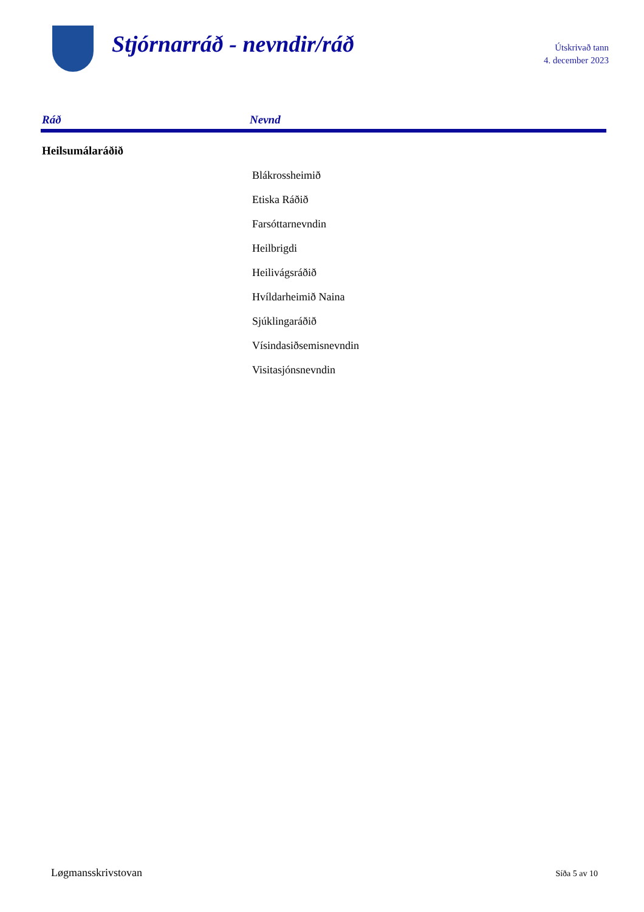Stjórnarráð - nevndir/ráð
Útskrivað tann
4. december 2023
| Ráð | Nevnd |
| --- | --- |
| Heilsumálaráðið | |
| | Blákrossheimið |
| | Etiska Ráðið |
| | Farsóttarnevndin |
| | Heilbrigdi |
| | Heilivágsráðið |
| | Hvíldarheimið Naina |
| | Sjúklingaráðið |
| | Vísindasiðsemisnevndin |
| | Visitasjónsnevndin |
Løgmansskrivstovan Síða 5 av 10